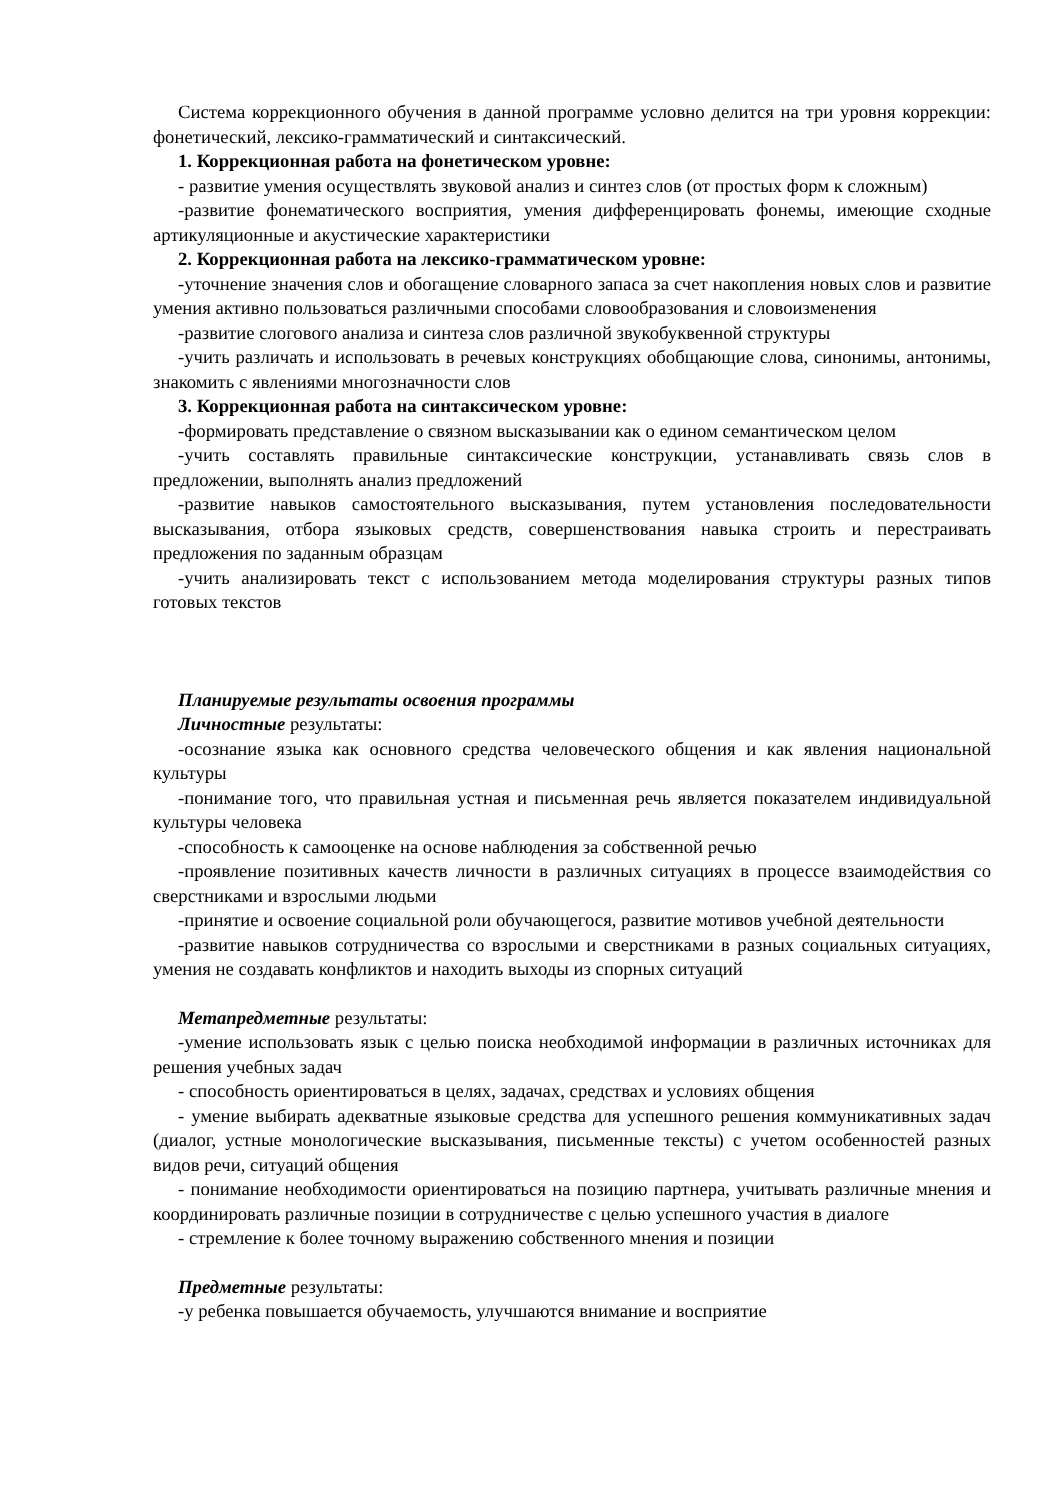Система коррекционного обучения в данной программе условно делится на три уровня коррекции: фонетический, лексико-грамматический и синтаксический.
1. Коррекционная работа на фонетическом уровне:
- развитие умения осуществлять звуковой анализ и синтез слов (от простых форм к сложным)
-развитие фонематического восприятия, умения дифференцировать фонемы, имеющие сходные артикуляционные и акустические характеристики
2. Коррекционная работа на лексико-грамматическом уровне:
-уточнение значения слов и обогащение словарного запаса за счет накопления новых слов и развитие умения активно пользоваться различными способами словообразования и словоизменения
-развитие слогового анализа и синтеза слов различной звукобуквенной структуры
-учить различать и использовать в речевых конструкциях обобщающие слова, синонимы, антонимы, знакомить с явлениями многозначности слов
3. Коррекционная работа на синтаксическом уровне:
-формировать представление о связном высказывании как о едином семантическом целом
-учить составлять правильные синтаксические конструкции, устанавливать связь слов в предложении, выполнять анализ предложений
-развитие навыков самостоятельного высказывания, путем установления последовательности высказывания, отбора языковых средств, совершенствования навыка строить и перестраивать предложения по заданным образцам
-учить анализировать текст с использованием метода моделирования структуры разных типов готовых текстов
Планируемые результаты освоения программы
Личностные результаты:
-осознание языка как основного средства человеческого общения и как явления национальной культуры
-понимание того, что правильная устная и письменная речь является показателем индивидуальной культуры человека
-способность к самооценке на основе наблюдения за собственной речью
-проявление позитивных качеств личности в различных ситуациях в процессе взаимодействия со сверстниками и взрослыми людьми
-принятие и освоение социальной роли обучающегося, развитие мотивов учебной деятельности
-развитие навыков сотрудничества со взрослыми и сверстниками в разных социальных ситуациях, умения не создавать конфликтов и находить выходы из спорных ситуаций
Метапредметные результаты:
-умение использовать язык с целью поиска необходимой информации в различных источниках для решения учебных задач
- способность ориентироваться в целях, задачах, средствах и условиях общения
- умение выбирать адекватные языковые средства для успешного решения коммуникативных задач (диалог, устные монологические высказывания, письменные тексты) с учетом особенностей разных видов речи, ситуаций общения
- понимание необходимости ориентироваться на позицию партнера, учитывать различные мнения и координировать различные позиции в сотрудничестве с целью успешного участия в диалоге
- стремление к более точному выражению собственного мнения и позиции
Предметные результаты:
-у ребенка повышается обучаемость, улучшаются внимание и восприятие